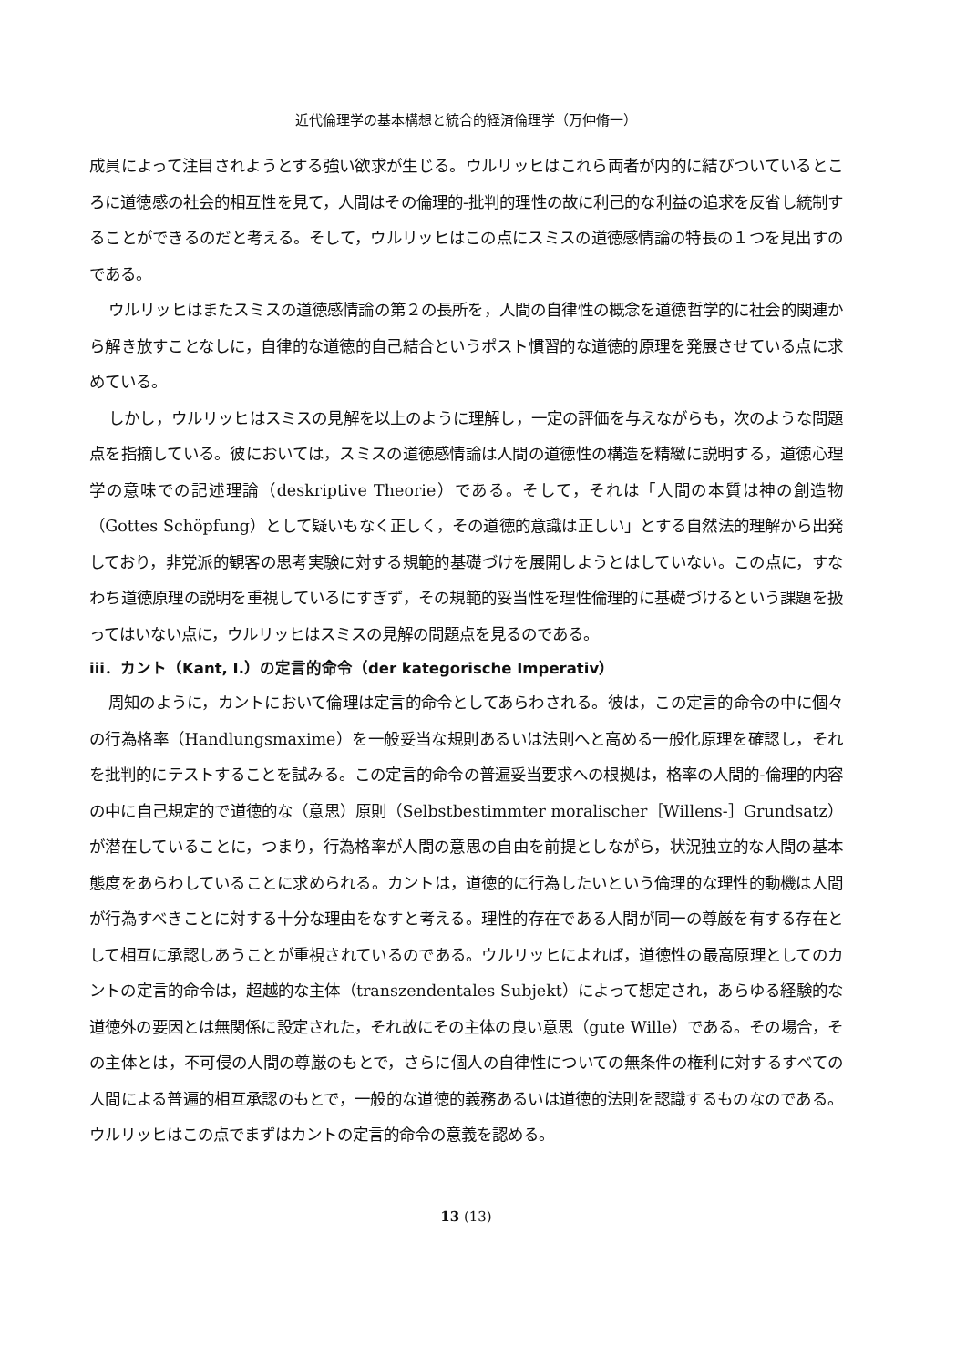近代倫理学の基本構想と統合的経済倫理学（万仲脩一）
成員によって注目されようとする強い欲求が生じる。ウルリッヒはこれら両者が内的に結びついているところに道徳感の社会的相互性を見て，人間はその倫理的-批判的理性の故に利己的な利益の追求を反省し統制することができるのだと考える。そして，ウルリッヒはこの点にスミスの道徳感情論の特長の１つを見出すのである。
ウルリッヒはまたスミスの道徳感情論の第２の長所を，人間の自律性の概念を道徳哲学的に社会的関連から解き放すことなしに，自律的な道徳的自己結合というポスト慣習的な道徳的原理を発展させている点に求めている。
しかし，ウルリッヒはスミスの見解を以上のように理解し，一定の評価を与えながらも，次のような問題点を指摘している。彼においては，スミスの道徳感情論は人間の道徳性の構造を精緻に説明する，道徳心理学の意味での記述理論（deskriptive Theorie）である。そして，それは「人間の本質は神の創造物（Gottes Schöpfung）として疑いもなく正しく，その道徳的意識は正しい」とする自然法的理解から出発しており，非党派的観客の思考実験に対する規範的基礎づけを展開しようとはしていない。この点に，すなわち道徳原理の説明を重視しているにすぎず，その規範的妥当性を理性倫理的に基礎づけるという課題を扱ってはいない点に，ウルリッヒはスミスの見解の問題点を見るのである。
iii．カント（Kant, I.）の定言的命令（der kategorische Imperativ）
周知のように，カントにおいて倫理は定言的命令としてあらわされる。彼は，この定言的命令の中に個々の行為格率（Handlungsmaxime）を一般妥当な規則あるいは法則へと高める一般化原理を確認し，それを批判的にテストすることを試みる。この定言的命令の普遍妥当要求への根拠は，格率の人間的-倫理的内容の中に自己規定的で道徳的な（意思）原則（Selbstbestimmter moralischer［Willens-］Grundsatz）が潜在していることに，つまり，行為格率が人間の意思の自由を前提としながら，状況独立的な人間の基本態度をあらわしていることに求められる。カントは，道徳的に行為したいという倫理的な理性的動機は人間が行為すべきことに対する十分な理由をなすと考える。理性的存在である人間が同一の尊厳を有する存在として相互に承認しあうことが重視されているのである。ウルリッヒによれば，道徳性の最高原理としてのカントの定言的命令は，超越的な主体（transzendentales Subjekt）によって想定され，あらゆる経験的な道徳外の要因とは無関係に設定された，それ故にその主体の良い意思（gute Wille）である。その場合，その主体とは，不可侵の人間の尊厳のもとで，さらに個人の自律性についての無条件の権利に対するすべての人間による普遍的相互承認のもとで，一般的な道徳的義務あるいは道徳的法則を認識するものなのである。ウルリッヒはこの点でまずはカントの定言的命令の意義を認める。
13 (13)